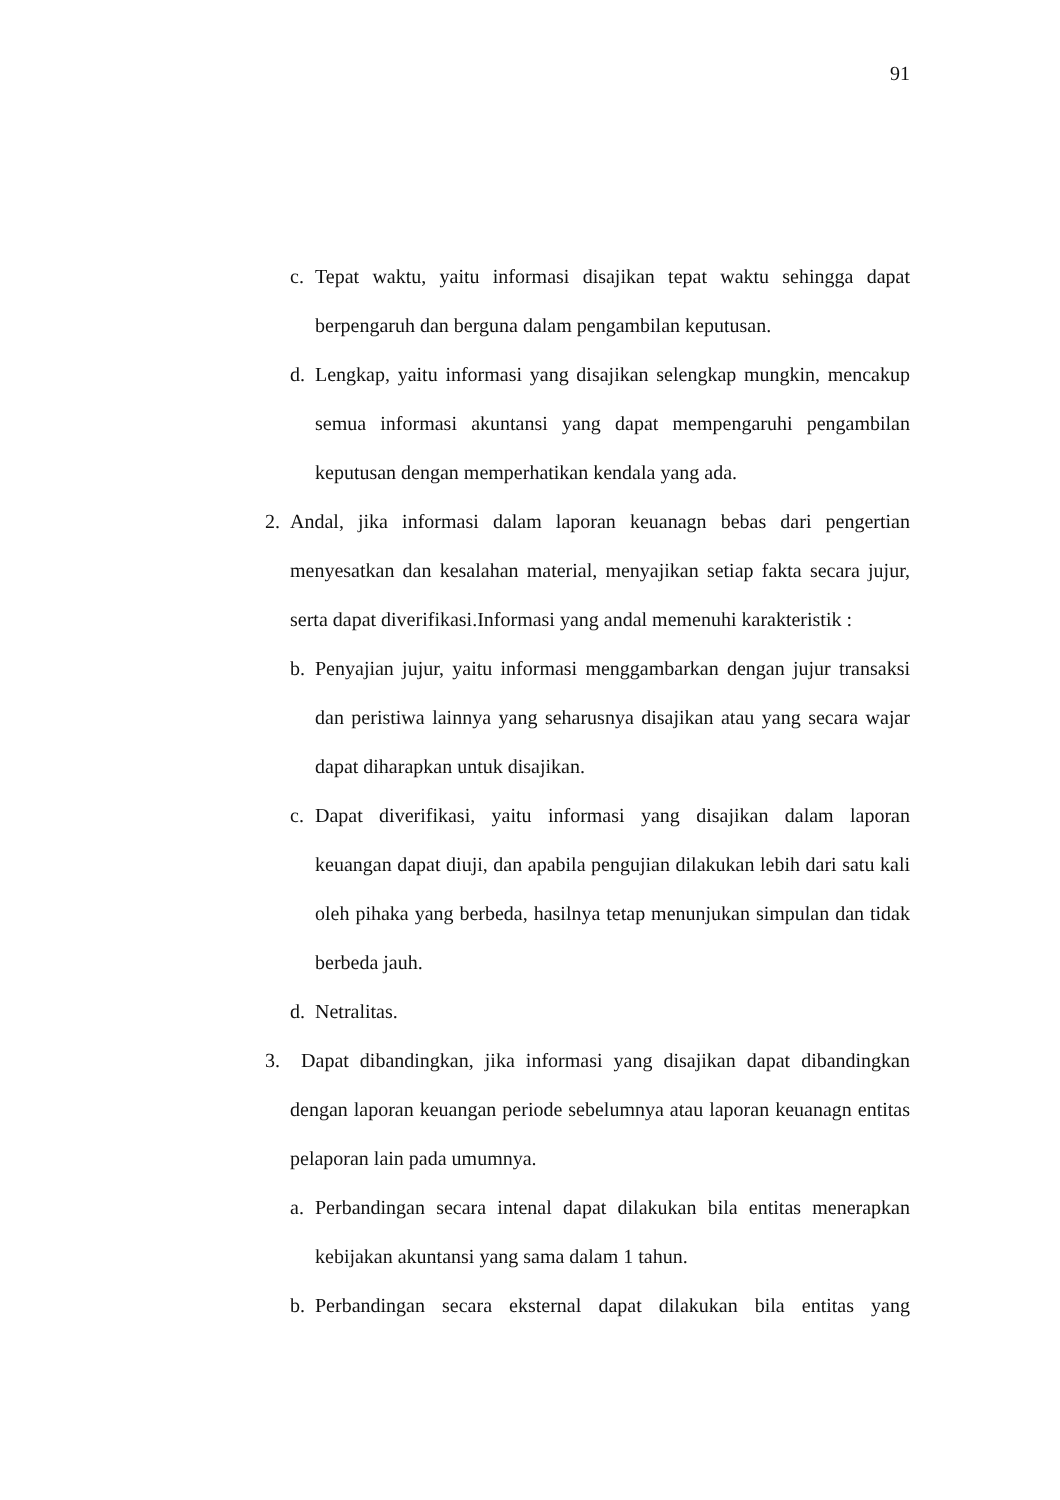91
c. Tepat waktu, yaitu informasi disajikan tepat waktu sehingga dapat berpengaruh dan berguna dalam pengambilan keputusan.
d. Lengkap, yaitu informasi yang disajikan selengkap mungkin, mencakup semua informasi akuntansi yang dapat mempengaruhi pengambilan keputusan dengan memperhatikan kendala yang ada.
2. Andal, jika informasi dalam laporan keuanagn bebas dari pengertian menyesatkan dan kesalahan material, menyajikan setiap fakta secara jujur, serta dapat diverifikasi.Informasi yang andal memenuhi karakteristik :
b. Penyajian jujur, yaitu informasi menggambarkan dengan jujur transaksi dan peristiwa lainnya yang seharusnya disajikan atau yang secara wajar dapat diharapkan untuk disajikan.
c. Dapat diverifikasi, yaitu informasi yang disajikan dalam laporan keuangan dapat diuji, dan apabila pengujian dilakukan lebih dari satu kali oleh pihaka yang berbeda, hasilnya tetap menunjukan simpulan dan tidak berbeda jauh.
d. Netralitas.
3. Dapat dibandingkan, jika informasi yang disajikan dapat dibandingkan dengan laporan keuangan periode sebelumnya atau laporan keuanagn entitas pelaporan lain pada umumnya.
a. Perbandingan secara intenal dapat dilakukan bila entitas menerapkan kebijakan akuntansi yang sama dalam 1 tahun.
b. Perbandingan secara eksternal dapat dilakukan bila entitas yang